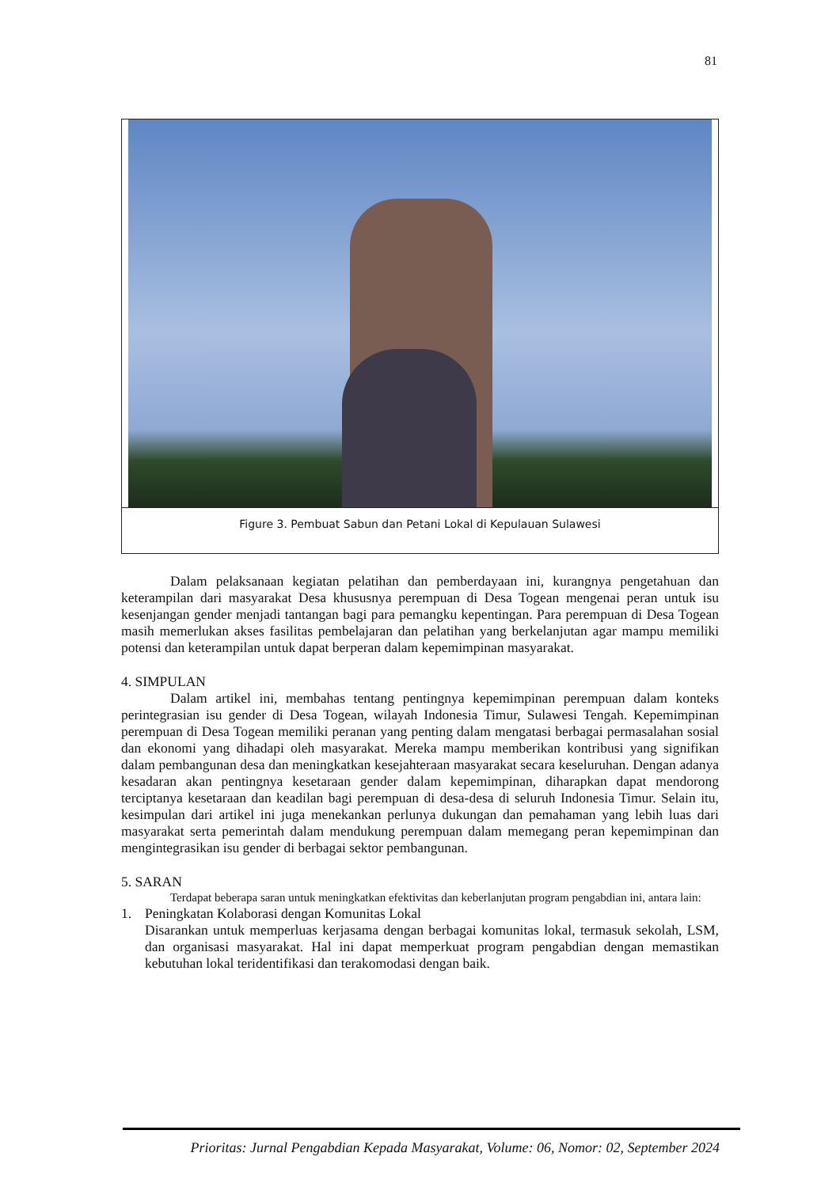81
Figure 3. Pembuat Sabun dan Petani Lokal di Kepulauan Sulawesi
Dalam pelaksanaan kegiatan pelatihan dan pemberdayaan ini, kurangnya pengetahuan dan keterampilan dari masyarakat Desa khususnya perempuan di Desa Togean mengenai peran untuk isu kesenjangan gender menjadi tantangan bagi para pemangku kepentingan. Para perempuan di Desa Togean masih memerlukan akses fasilitas pembelajaran dan pelatihan yang berkelanjutan agar mampu memiliki potensi dan keterampilan untuk dapat berperan dalam kepemimpinan masyarakat.
4. SIMPULAN
Dalam artikel ini, membahas tentang pentingnya kepemimpinan perempuan dalam konteks perintegrasian isu gender di Desa Togean, wilayah Indonesia Timur, Sulawesi Tengah. Kepemimpinan perempuan di Desa Togean memiliki peranan yang penting dalam mengatasi berbagai permasalahan sosial dan ekonomi yang dihadapi oleh masyarakat. Mereka mampu memberikan kontribusi yang signifikan dalam pembangunan desa dan meningkatkan kesejahteraan masyarakat secara keseluruhan. Dengan adanya kesadaran akan pentingnya kesetaraan gender dalam kepemimpinan, diharapkan dapat mendorong terciptanya kesetaraan dan keadilan bagi perempuan di desa-desa di seluruh Indonesia Timur. Selain itu, kesimpulan dari artikel ini juga menekankan perlunya dukungan dan pemahaman yang lebih luas dari masyarakat serta pemerintah dalam mendukung perempuan dalam memegang peran kepemimpinan dan mengintegrasikan isu gender di berbagai sektor pembangunan.
5. SARAN
Terdapat beberapa saran untuk meningkatkan efektivitas dan keberlanjutan program pengabdian ini, antara lain:
1. Peningkatan Kolaborasi dengan Komunitas Lokal
Disarankan untuk memperluas kerjasama dengan berbagai komunitas lokal, termasuk sekolah, LSM, dan organisasi masyarakat. Hal ini dapat memperkuat program pengabdian dengan memastikan kebutuhan lokal teridentifikasi dan terakomodasi dengan baik.
Prioritas: Jurnal Pengabdian Kepada Masyarakat, Volume: 06, Nomor: 02, September 2024